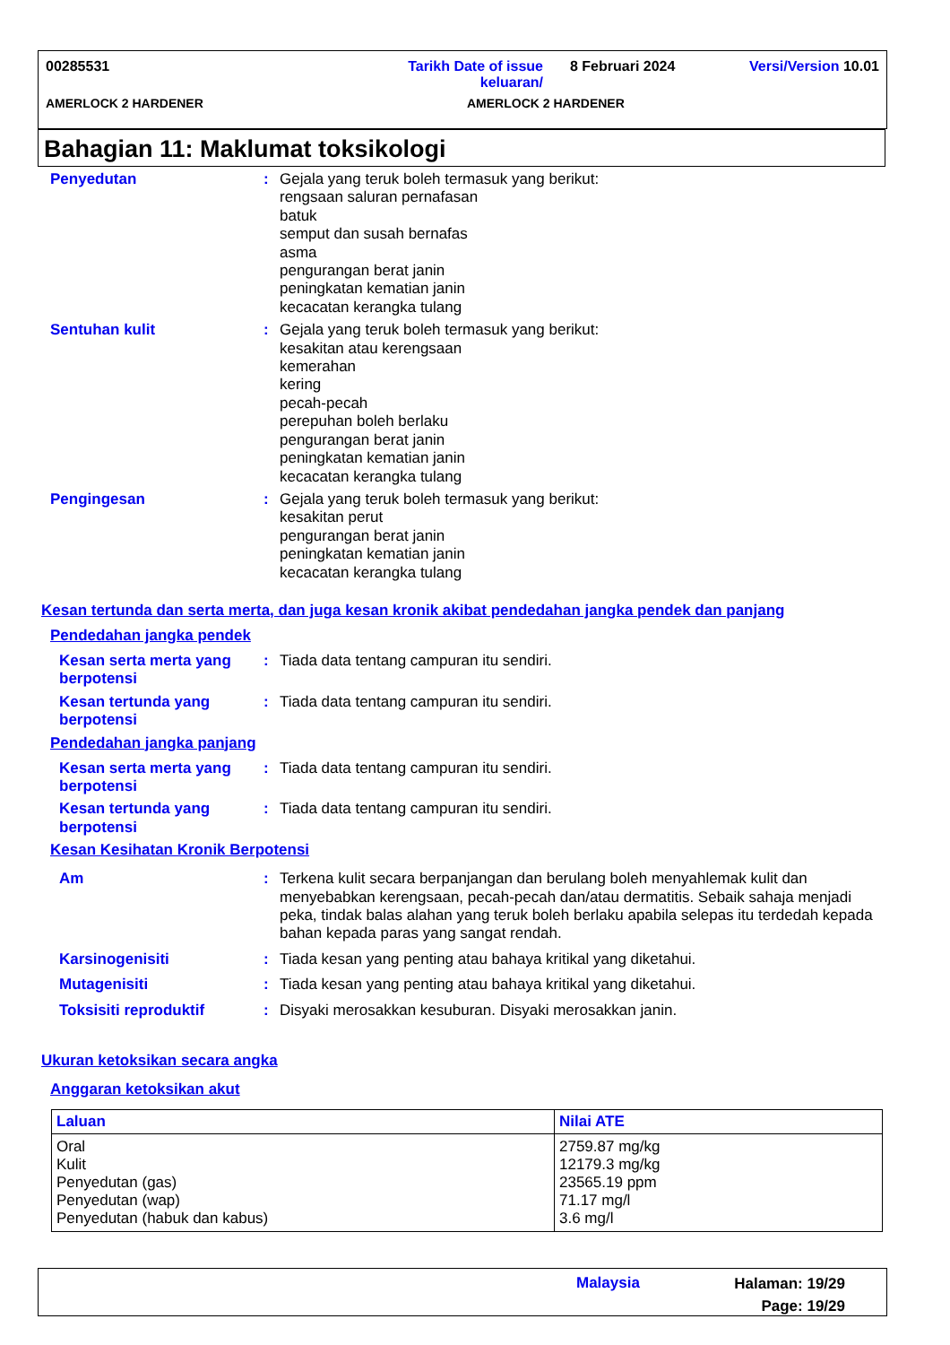00285531 Tarikh Date of issue
keluaran/ 8 Februari 2024 Versi/Version 10.01
AMERLOCK 2 HARDENER AMERLOCK 2 HARDENER
Bahagian 11: Maklumat toksikologi
Penyedutan: Gejala yang teruk boleh termasuk yang berikut:
rengsaan saluran pernafasan
batuk
semput dan susah bernafas
asma
pengurangan berat janin
peningkatan kematian janin
kecacatan kerangka tulang
Sentuhan kulit: Gejala yang teruk boleh termasuk yang berikut:
kesakitan atau kerengsaan
kemerahan
kering
pecah-pecah
perepuhan boleh berlaku
pengurangan berat janin
peningkatan kematian janin
kecacatan kerangka tulang
Pengingesan: Gejala yang teruk boleh termasuk yang berikut:
kesakitan perut
pengurangan berat janin
peningkatan kematian janin
kecacatan kerangka tulang
Kesan tertunda dan serta merta, dan juga kesan kronik akibat pendedahan jangka pendek dan panjang
Pendedahan jangka pendek
Kesan serta merta yang berpotensi: Tiada data tentang campuran itu sendiri.
Kesan tertunda yang berpotensi: Tiada data tentang campuran itu sendiri.
Pendedahan jangka panjang
Kesan serta merta yang berpotensi: Tiada data tentang campuran itu sendiri.
Kesan tertunda yang berpotensi: Tiada data tentang campuran itu sendiri.
Kesan Kesihatan Kronik Berpotensi
Am: Terkena kulit secara berpanjangan dan berulang boleh menyahlemak kulit dan menyebabkan kerengsaan, pecah-pecah dan/atau dermatitis. Sebaik sahaja menjadi peka, tindak balas alahan yang teruk boleh berlaku apabila selepas itu terdedah kepada bahan kepada paras yang sangat rendah.
Karsinogenisiti: Tiada kesan yang penting atau bahaya kritikal yang diketahui.
Mutagenisiti: Tiada kesan yang penting atau bahaya kritikal yang diketahui.
Toksisiti reproduktif: Disyaki merosakkan kesuburan. Disyaki merosakkan janin.
Ukuran ketoksikan secara angka
Anggaran ketoksikan akut
| Laluan | Nilai ATE |
| --- | --- |
| Oral Kulit Penyedutan (gas) Penyedutan (wap) Penyedutan (habuk dan kabus) | 2759.87 mg/kg 12179.3 mg/kg 23565.19 ppm 71.17 mg/l 3.6 mg/l |
Malaysia Halaman: 19/29
Page: 19/29